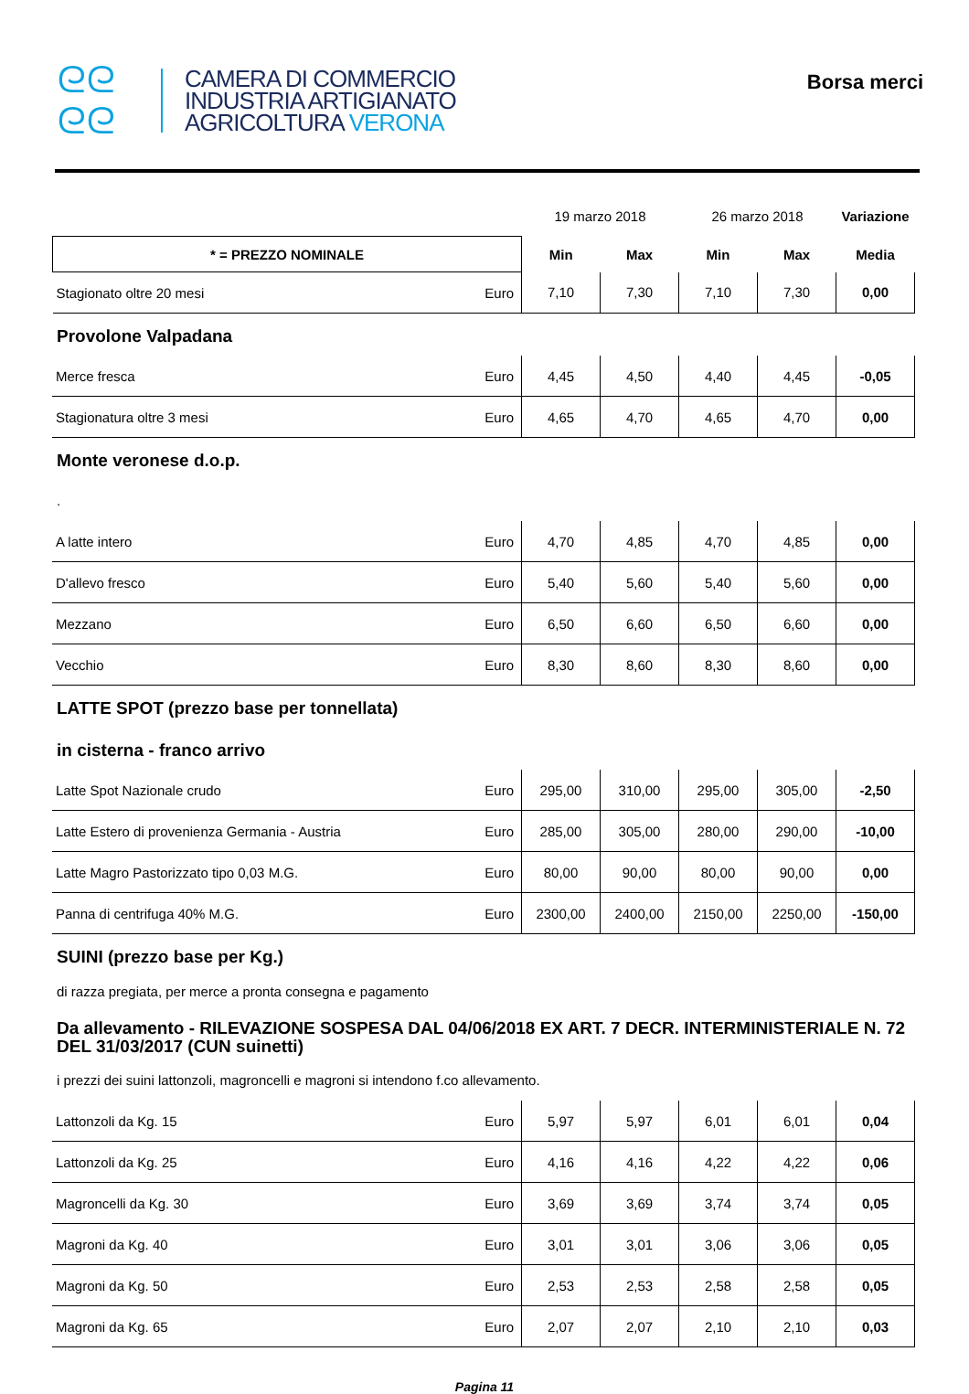ᘓᘓ
ᘓᘓ
CAMERA DI COMMERCIO
INDUSTRIA ARTIGIANATO
AGRICOLTURA VERONA
Borsa merci
| | | 19 marzo 2018 | | 26 marzo 2018 | | Variazione |
| * = PREZZO NOMINALE | | Min | Max | Min | Max | Media |
| Stagionato oltre 20 mesi | Euro | 7,10 | 7,30 | 7,10 | 7,30 | 0,00 |
Provolone Valpadana
| Merce fresca | Euro | 4,45 | 4,50 | 4,40 | 4,45 | -0,05 |
| Stagionatura oltre 3 mesi | Euro | 4,65 | 4,70 | 4,65 | 4,70 | 0,00 |
Monte veronese d.o.p.
.
| A latte intero | Euro | 4,70 | 4,85 | 4,70 | 4,85 | 0,00 |
| D'allevo fresco | Euro | 5,40 | 5,60 | 5,40 | 5,60 | 0,00 |
| Mezzano | Euro | 6,50 | 6,60 | 6,50 | 6,60 | 0,00 |
| Vecchio | Euro | 8,30 | 8,60 | 8,30 | 8,60 | 0,00 |
LATTE SPOT (prezzo base per tonnellata)
in cisterna - franco arrivo
| Latte Spot Nazionale crudo | Euro | 295,00 | 310,00 | 295,00 | 305,00 | -2,50 |
| Latte Estero di provenienza Germania - Austria | Euro | 285,00 | 305,00 | 280,00 | 290,00 | -10,00 |
| Latte Magro Pastorizzato tipo 0,03 M.G. | Euro | 80,00 | 90,00 | 80,00 | 90,00 | 0,00 |
| Panna di centrifuga 40% M.G. | Euro | 2300,00 | 2400,00 | 2150,00 | 2250,00 | -150,00 |
SUINI (prezzo base per Kg.)
di razza pregiata, per merce a pronta consegna e pagamento
Da allevamento - RILEVAZIONE SOSPESA DAL 04/06/2018 EX ART. 7 DECR. INTERMINISTERIALE N. 72 DEL 31/03/2017 (CUN suinetti)
i prezzi dei suini lattonzoli, magroncelli e magroni si intendono f.co allevamento.
| Lattonzoli da Kg. 15 | Euro | 5,97 | 5,97 | 6,01 | 6,01 | 0,04 |
| Lattonzoli da Kg. 25 | Euro | 4,16 | 4,16 | 4,22 | 4,22 | 0,06 |
| Magroncelli da Kg. 30 | Euro | 3,69 | 3,69 | 3,74 | 3,74 | 0,05 |
| Magroni da Kg. 40 | Euro | 3,01 | 3,01 | 3,06 | 3,06 | 0,05 |
| Magroni da Kg. 50 | Euro | 2,53 | 2,53 | 2,58 | 2,58 | 0,05 |
| Magroni da Kg. 65 | Euro | 2,07 | 2,07 | 2,10 | 2,10 | 0,03 |
Pagina 11